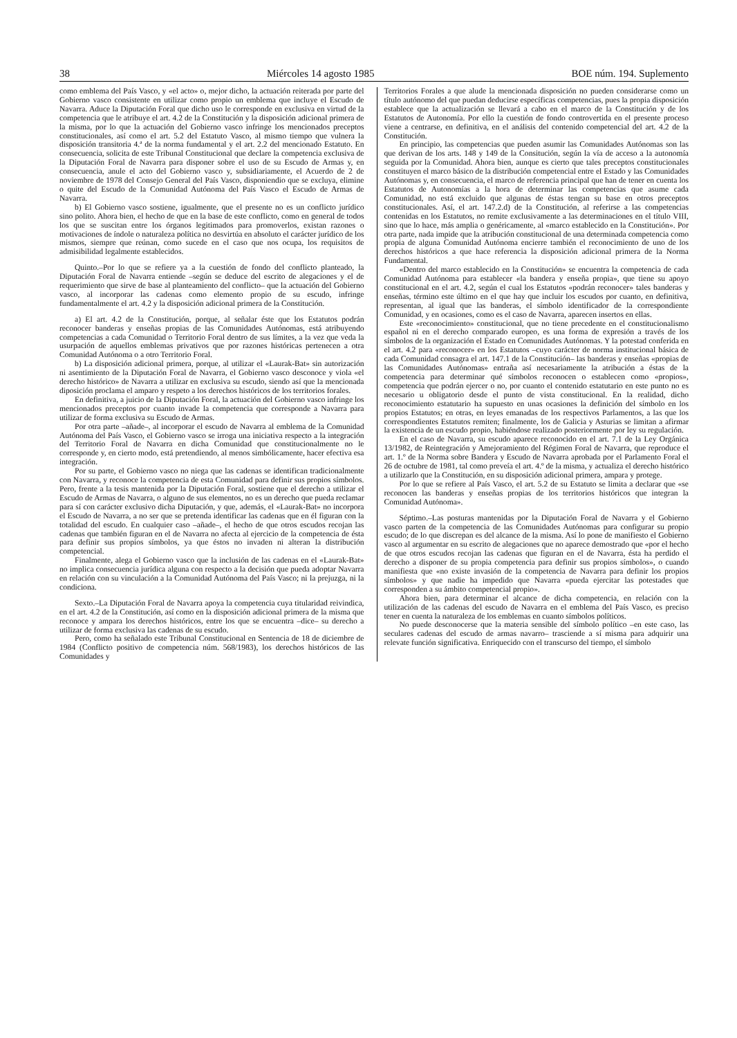38 Miércoles 14 agosto 1985 BOE núm. 194. Suplemento
como emblema del País Vasco, y «el acto» o, mejor dicho, la actuación reiterada por parte del Gobierno vasco consistente en utilizar como propio un emblema que incluye el Escudo de Navarra. Aduce la Diputación Foral que dicho uso le corresponde en exclusiva en virtud de la competencia que le atribuye el art. 4.2 de la Constitución y la disposición adicional primera de la misma, por lo que la actuación del Gobierno vasco infringe los mencionados preceptos constitucionales, así como el art. 5.2 del Estatuto Vasco, al mismo tiempo que vulnera la disposición transitoria 4.ª de la norma fundamental y el art. 2.2 del mencionado Estatuto. En consecuencia, solicita de este Tribunal Constitucional que declare la competencia exclusiva de la Diputación Foral de Navarra para disponer sobre el uso de su Escudo de Armas y, en consecuencia, anule el acto del Gobierno vasco y, subsidiariamente, el Acuerdo de 2 de noviembre de 1978 del Consejo General del País Vasco, disponiendio que se excluya, elimine o quite del Escudo de la Comunidad Autónoma del País Vasco el Escudo de Armas de Navarra.
b) El Gobierno vasco sostiene, igualmente, que el presente no es un conflicto jurídico sino polito. Ahora bien, el hecho de que en la base de este conflicto, como en general de todos los que se suscitan entre los órganos legitimados para promoverlos, existan razones o motivaciones de índole o naturaleza política no desvirtúa en absoluto el carácter jurídico de los mismos, siempre que reúnan, como sucede en el caso que nos ocupa, los requisitos de admisibilidad legalmente establecidos.
Quinto.–Por lo que se refiere ya a la cuestión de fondo del conflicto planteado, la Diputación Foral de Navarra entiende –según se deduce del escrito de alegaciones y el de requerimiento que sirve de base al planteamiento del conflicto– que la actuación del Gobierno vasco, al incorporar las cadenas como elemento propio de su escudo, infringe fundamentalmente el art. 4.2 y la disposición adicional primera de la Constitución.
a) El art. 4.2 de la Constitución, porque, al señalar éste que los Estatutos podrán reconocer banderas y enseñas propias de las Comunidades Autónomas, está atribuyendo competencias a cada Comunidad o Territorio Foral dentro de sus límites, a la vez que veda la usurpación de aquellos emblemas privativos que por razones históricas pertenecen a otra Comunidad Autónoma o a otro Territorio Foral.
b) La disposición adicional primera, porque, al utilizar el «Laurak-Bat» sin autorización ni asentimiento de la Diputación Foral de Navarra, el Gobierno vasco desconoce y viola «el derecho histórico» de Navarra a utilizar en exclusiva su escudo, siendo así que la mencionada diposición proclama el amparo y respeto a los derechos históricos de los territorios forales.
En definitiva, a juicio de la Diputación Foral, la actuación del Gobierno vasco infringe los mencionados preceptos por cuanto invade la competencia que corresponde a Navarra para utilizar de forma exclusiva su Escudo de Armas.
Por otra parte –añade–, al incorporar el escudo de Navarra al emblema de la Comunidad Autónoma del País Vasco, el Gobierno vasco se irroga una iniciativa respecto a la integración del Territorio Foral de Navarra en dicha Comunidad que constitucionalmente no le corresponde y, en cierto modo, está pretendiendo, al menos simbólicamente, hacer efectiva esa integración.
Por su parte, el Gobierno vasco no niega que las cadenas se identifican tradicionalmente con Navarra, y reconoce la competencia de esta Comunidad para definir sus propios símbolos. Pero, frente a la tesis mantenida por la Diputación Foral, sostiene que el derecho a utilizar el Escudo de Armas de Navarra, o alguno de sus elementos, no es un derecho que pueda reclamar para sí con carácter exclusivo dicha Diputación, y que, además, el «Laurak-Bat» no incorpora el Escudo de Navarra, a no ser que se pretenda identificar las cadenas que en él figuran con la totalidad del escudo. En cualquier caso –añade–, el hecho de que otros escudos recojan las cadenas que también figuran en el de Navarra no afecta al ejercicio de la competencia de ésta para definir sus propios símbolos, ya que éstos no invaden ni alteran la distribución competencial.
Finalmente, alega el Gobierno vasco que la inclusión de las cadenas en el «Laurak-Bat» no implica consecuencia jurídica alguna con respecto a la decisión que pueda adoptar Navarra en relación con su vinculación a la Comunidad Autónoma del País Vasco; ni la prejuzga, ni la condiciona.
Sexto.–La Diputación Foral de Navarra apoya la competencia cuya titularidad reivindica, en el art. 4.2 de la Constitución, así como en la disposición adicional primera de la misma que reconoce y ampara los derechos históricos, entre los que se encuentra –dice– su derecho a utilizar de forma exclusiva las cadenas de su escudo.
Pero, como ha señalado este Tribunal Constitucional en Sentencia de 18 de diciembre de 1984 (Conflicto positivo de competencia núm. 568/1983), los derechos históricos de las Comunidades y
Territorios Forales a que alude la mencionada disposición no pueden considerarse como un título autónomo del que puedan deducirse específicas competencias, pues la propia disposición establece que la actualización se llevará a cabo en el marco de la Constitución y de los Estatutos de Autonomía. Por ello la cuestión de fondo controvertida en el presente proceso viene a centrarse, en definitiva, en el análisis del contenido competencial del art. 4.2 de la Constitución.
En principio, las competencias que pueden asumir las Comunidades Autónomas son las que derivan de los arts. 148 y 149 de la Consitución, según la vía de acceso a la autonomía seguida por la Comunidad. Ahora bien, aunque es cierto que tales preceptos constitucionales constituyen el marco básico de la distribución competencial entre el Estado y las Comunidades Autónomas y, en consecuencia, el marco de referencia principal que han de tener en cuenta los Estatutos de Autonomías a la hora de determinar las competencias que asume cada Comunidad, no está excluido que algunas de éstas tengan su base en otros preceptos constitucionales. Así, el art. 147.2.d) de la Constitución, al referirse a las competencias contenidas en los Estatutos, no remite exclusivamente a las determinaciones en el título VIII, sino que lo hace, más amplia o genéricamente, al «marco establecido en la Constitución». Por otra parte, nada impide que la atribución constitucional de una determinada competencia como propia de alguna Comunidad Autónoma encierre también el reconocimiento de uno de los derechos históricos a que hace referencia la disposición adicional primera de la Norma Fundamental.
«Dentro del marco establecido en la Constitución» se encuentra la competencia de cada Comunidad Autónoma para establecer «la bandera y enseña propia», que tiene su apoyo constitucional en el art. 4.2, según el cual los Estatutos «podrán reconocer» tales banderas y enseñas, término este último en el que hay que incluir los escudos por cuanto, en definitiva, representan, al igual que las banderas, el símbolo identificador de la correspondiente Comunidad, y en ocasiones, como es el caso de Navarra, aparecen insertos en ellas.
Este «reconocimiento» constitucional, que no tiene precedente en el constitucionalismo español ni en el derecho comparado europeo, es una forma de expresión a través de los símbolos de la organización el Estado en Comunidades Autónomas. Y la potestad conferida en el art. 4.2 para «reconocer» en los Estatutos –cuyo carácter de norma institucional básica de cada Comunidad consagra el art. 147.1 de la Constitución– las banderas y enseñas «propias de las Comunidades Autónomas» entraña así necesariamente la atribución a éstas de la competencia para determinar qué símbolos reconocen o establecen como «propios», competencia que podrán ejercer o no, por cuanto el contenido estatutario en este punto no es necesario u obligatorio desde el punto de vista constitucional. En la realidad, dicho reconocimiento estatutario ha supuesto en unas ocasiones la definición del símbolo en los propios Estatutos; en otras, en leyes emanadas de los respectivos Parlamentos, a las que los correspondientes Estatutos remiten; finalmente, los de Galicia y Asturias se limitan a afirmar la existencia de un escudo propio, habiéndose realizado posteriormente por ley su regulación.
En el caso de Navarra, su escudo aparece reconocido en el art. 7.1 de la Ley Orgánica 13/1982, de Reintegración y Amejoramiento del Régimen Foral de Navarra, que reproduce el art. 1.º de la Norma sobre Bandera y Escudo de Navarra aprobada por el Parlamento Foral el 26 de octubre de 1981, tal como preveía el art. 4.º de la misma, y actualiza el derecho histórico a utilizarlo que la Constitución, en su disposición adicional primera, ampara y protege.
Por lo que se refiere al País Vasco, el art. 5.2 de su Estatuto se limita a declarar que «se reconocen las banderas y enseñas propias de los territorios históricos que integran la Comunidad Autónoma».
Séptimo.–Las posturas mantenidas por la Diputación Foral de Navarra y el Gobierno vasco parten de la competencia de las Comunidades Autónomas para configurar su propio escudo; de lo que discrepan es del alcance de la misma. Así lo pone de manifiesto el Gobierno vasco al argumentar en su escrito de alegaciones que no aparece demostrado que «por el hecho de que otros escudos recojan las cadenas que figuran en el de Navarra, ésta ha perdido el derecho a disponer de su propia competencia para definir sus propios símbolos», o cuando manifiesta que «no existe invasión de la competencia de Navarra para definir los propios símbolos» y que nadie ha impedido que Navarra «pueda ejercitar las potestades que corresponden a su ámbito competencial propio».
Ahora bien, para determinar el alcance de dicha competencia, en relación con la utilización de las cadenas del escudo de Navarra en el emblema del País Vasco, es preciso tener en cuenta la naturaleza de los emblemas en cuanto símbolos políticos.
No puede desconocerse que la materia sensible del símbolo político –en este caso, las seculares cadenas del escudo de armas navarro– trasciende a sí misma para adquirir una relevate función significativa. Enriquecido con el transcurso del tiempo, el símbolo